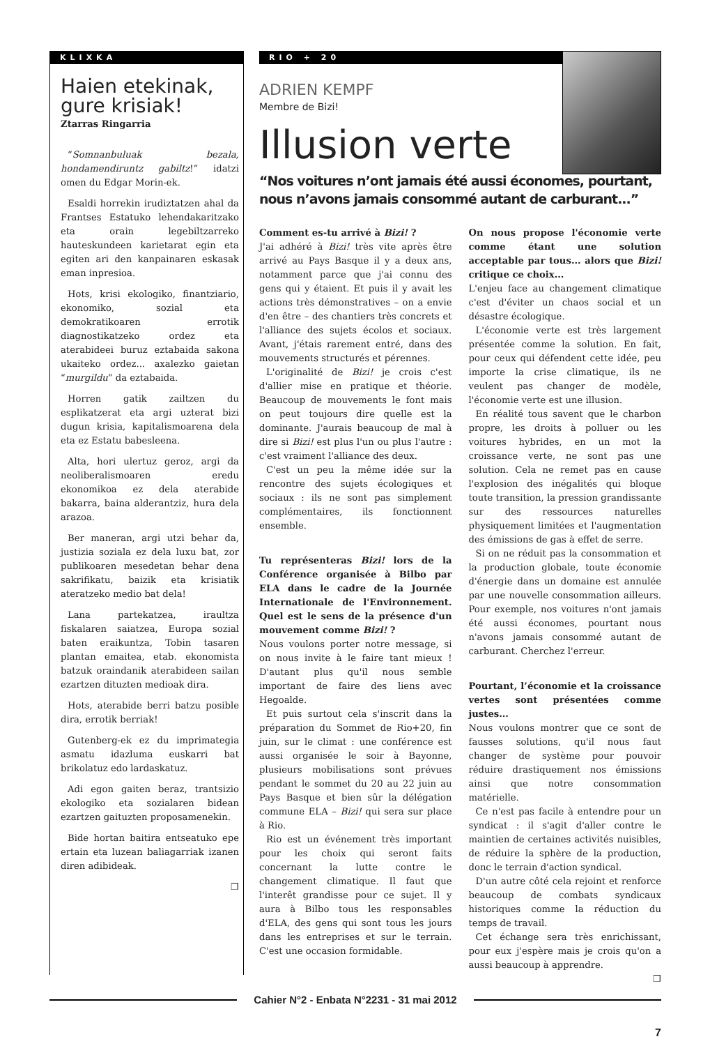KLIXKA
Haien etekinak, gure krisiak!
Ztarras Ringarria
“Somnanbuluak bezala, hondamendiruntz gabiltz!” idatzi omen du Edgar Morin-ek.
Esaldi horrekin irudiztatzen ahal da Frantses Estatuko lehendakaritzako eta orain legebiltzarreko hauteskundeen karietarat egin eta egiten ari den kanpainaren eskasak eman inpresioa.
Hots, krisi ekologiko, finantziario, ekonomiko, sozial eta demokratikoaren errotik diagnostikatzeko ordez eta aterabideei buruz eztabaida sakona ukaiteko ordez... axalezko gaietan “murgildu” da eztabaida.
Horren gatik zailtzen du esplikatzerat eta argi uzterat bizi dugun krisia, kapitalismoarena dela eta ez Estatu babesleena.
Alta, hori ulertuz geroz, argi da neoliberalismoaren eredu ekonomikoa ez dela aterabide bakarra, baina alderantziz, hura dela arazoa.
Ber maneran, argi utzi behar da, justizia soziala ez dela luxu bat, zor publikoaren mesedetan behar dena sakrifikatu, baizik eta krisiatik ateratzeko medio bat dela!
Lana partekatzea, iraultza fiskalaren saiatzea, Europa sozial baten eraikuntza, Tobin tasaren plantan emaitea, etab. ekonomista batzuk oraindanik aterabideen sailan ezartzen dituzten medioak dira.
Hots, aterabide berri batzu posible dira, errotik berriak!
Gutenberg-ek ez du imprimategia asmatu idazluma euskarri bat brikolatuz edo lardaskatuz.
Adi egon gaiten beraz, trantsizio ekologiko eta sozialaren bidean ezartzen gaituzten proposamenekin.
Bide hortan baitira entseatuko epe ertain eta luzean baliagarriak izanen diren adibideak.
❒
RIO + 20
ADRIEN KEMPF
Membre de Bizi!
Illusion verte
“Nos voitures n’ont jamais été aussi économes, pourtant, nous n’avons jamais consommé autant de carburant...”
Comment es-tu arrivé à Bizi! ?
J'ai adhéré à Bizi! très vite après être arrivé au Pays Basque il y a deux ans, notamment parce que j'ai connu des gens qui y étaient. Et puis il y avait les actions très démonstratives – on a envie d'en être – des chantiers très concrets et l'alliance des sujets écolos et sociaux. Avant, j'étais rarement entré, dans des mouvements structurés et pérennes.
L'originalité de Bizi! je crois c'est d'allier mise en pratique et théorie. Beaucoup de mouvements le font mais on peut toujours dire quelle est la dominante. J'aurais beaucoup de mal à dire si Bizi! est plus l'un ou plus l'autre : c'est vraiment l'alliance des deux.
C'est un peu la même idée sur la rencontre des sujets écologiques et sociaux : ils ne sont pas simplement complémentaires, ils fonctionnent ensemble.
Tu représenteras Bizi! lors de la Conférence organisée à Bilbo par ELA dans le cadre de la Journée Internationale de l'Environnement. Quel est le sens de la présence d'un mouvement comme Bizi! ?
Nous voulons porter notre message, si on nous invite à le faire tant mieux ! D'autant plus qu'il nous semble important de faire des liens avec Hegoalde.
Et puis surtout cela s'inscrit dans la préparation du Sommet de Rio+20, fin juin, sur le climat : une conférence est aussi organisée le soir à Bayonne, plusieurs mobilisations sont prévues pendant le sommet du 20 au 22 juin au Pays Basque et bien sûr la délégation commune ELA – Bizi! qui sera sur place à Rio.
Rio est un événement très important pour les choix qui seront faits concernant la lutte contre le changement climatique. Il faut que l'interêt grandisse pour ce sujet. Il y aura à Bilbo tous les responsables d'ELA, des gens qui sont tous les jours dans les entreprises et sur le terrain. C'est une occasion formidable.
On nous propose l'économie verte comme étant une solution acceptable par tous... alors que Bizi! critique ce choix...
L'enjeu face au changement climatique c'est d'éviter un chaos social et un désastre écologique.
L'économie verte est très largement présentée comme la solution. En fait, pour ceux qui défendent cette idée, peu importe la crise climatique, ils ne veulent pas changer de modèle, l'économie verte est une illusion.
En réalité tous savent que le charbon propre, les droits à polluer ou les voitures hybrides, en un mot la croissance verte, ne sont pas une solution. Cela ne remet pas en cause l'explosion des inégalités qui bloque toute transition, la pression grandissante sur des ressources naturelles physiquement limitées et l'augmentation des émissions de gas à effet de serre.
Si on ne réduit pas la consommation et la production globale, toute économie d'énergie dans un domaine est annulée par une nouvelle consommation ailleurs. Pour exemple, nos voitures n'ont jamais été aussi économes, pourtant nous n'avons jamais consommé autant de carburant. Cherchez l'erreur.
Pourtant, l’économie et la croissance vertes sont présentées comme justes...
Nous voulons montrer que ce sont de fausses solutions, qu'il nous faut changer de système pour pouvoir réduire drastiquement nos émissions ainsi que notre consommation matérielle.
Ce n'est pas facile à entendre pour un syndicat : il s'agit d'aller contre le maintien de certaines activités nuisibles, de réduire la sphère de la production, donc le terrain d'action syndical.
D'un autre côté cela rejoint et renforce beaucoup de combats syndicaux historiques comme la réduction du temps de travail.
Cet échange sera très enrichissant, pour eux j'espère mais je crois qu'on a aussi beaucoup à apprendre.
❒
Cahier N°2 - Enbata N°2231 - 31 mai 2012
7